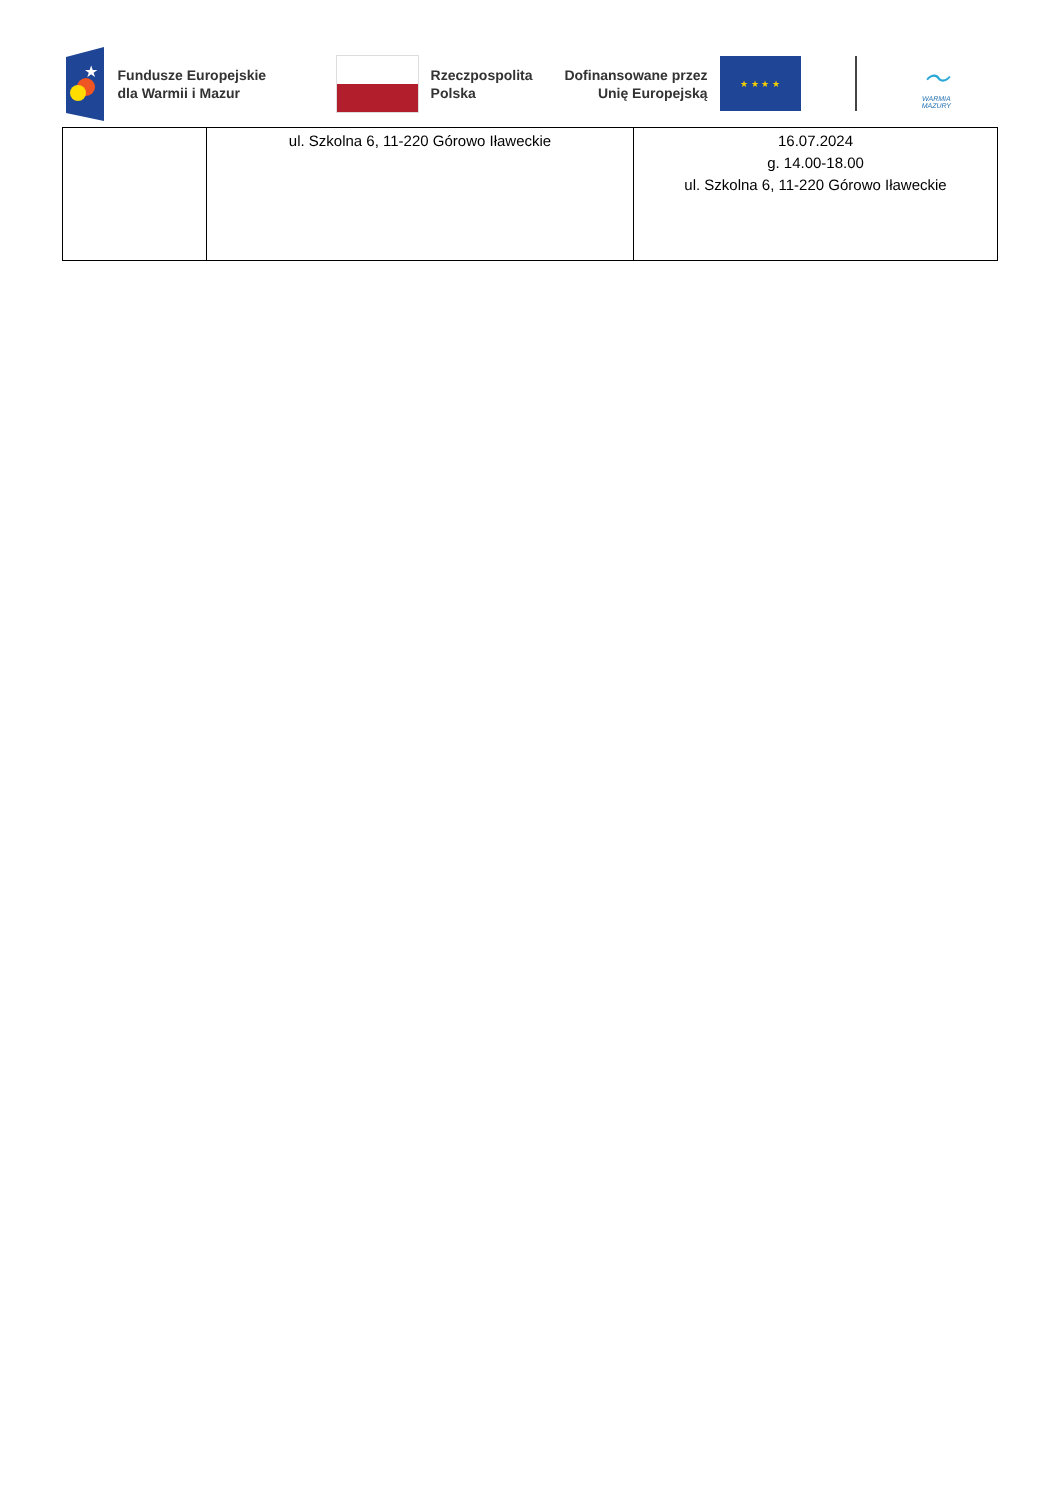★
Fundusze Europejskie
dla Warmii i Mazur
Rzeczpospolita
Polska
Dofinansowane przez
Unię Europejską
★ ★ ★ ★
〜
WARMIA
MAZURY
| | ul. Szkolna 6, 11-220 Górowo Iławeckie | 16.07.2024 g. 14.00-18.00 ul. Szkolna 6, 11-220 Górowo Iławeckie |